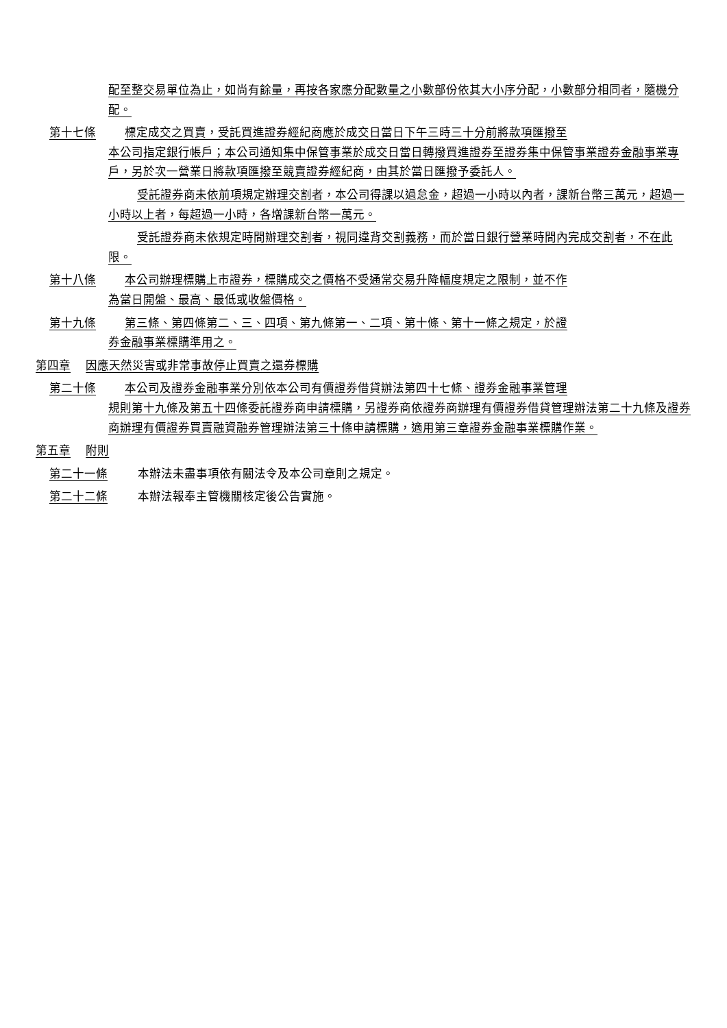配至整交易單位為止，如尚有餘量，再按各家應分配數量之小數部份依其大小序分配，小數部分相同者，隨機分配。
第十七條 標定成交之買賣，受託買進證券經紀商應於成交日當日下午三時三十分前將款項匯撥至
本公司指定銀行帳戶；本公司通知集中保管事業於成交日當日轉撥買進證券至證券集中保管事業證券金融事業專戶，另於次一營業日將款項匯撥至競賣證券經紀商，由其於當日匯撥予委託人。
受託證券商未依前項規定辦理交割者，本公司得課以過怠金，超過一小時以內者，課新台幣三萬元，超過一小時以上者，每超過一小時，各增課新台幣一萬元。
受託證券商未依規定時間辦理交割者，視同違背交割義務，而於當日銀行營業時間內完成交割者，不在此限。
第十八條 本公司辦理標購上市證券，標購成交之價格不受通常交易升降幅度規定之限制，並不作
為當日開盤、最高、最低或收盤價格。
第十九條 第三條、第四條第二、三、四項、第九條第一、二項、第十條、第十一條之規定，於證
券金融事業標購準用之。
第四章　 因應天然災害或非常事故停止買賣之還券標購
第二十條 本公司及證券金融事業分別依本公司有價證券借貸辦法第四十七條、證券金融事業管理
規則第十九條及第五十四條委託證券商申請標購，另證券商依證券商辦理有價證券借貸管理辦法第二十九條及證券商辦理有價證券買賣融資融券管理辦法第三十條申請標購，適用第三章證券金融事業標購作業。
第五章　 附則
第二十一條　　 本辦法未盡事項依有關法令及本公司章則之規定。
第二十二條　　 本辦法報奉主管機關核定後公告實施。